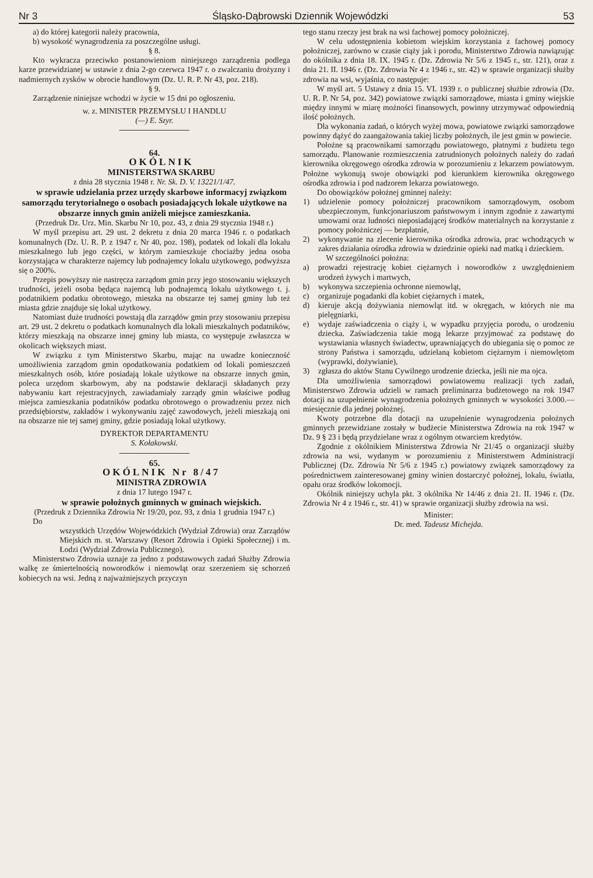Nr 3 Śląsko-Dąbrowski Dziennik Wojewódzki 53
a) do której kategorii należy pracownia,
b) wysokość wynagrodzenia za poszczególne usługi.
§ 8.
Kto wykracza przeciwko postanowieniom niniejszego zarządzenia podlega karze przewidzianej w ustawie z dnia 2-go czerwca 1947 r. o zwalczaniu drożyzny i nadmiernych zysków w obrocie handlowym (Dz. U. R. P. Nr 43, poz. 218).
§ 9.
Zarządzenie niniejsze wchodzi w życie w 15 dni po ogłoszeniu.
w. z. MINISTER PRZEMYSŁU I HANDLU
(—) E. Szyr.
64.
OKÓLNIK
MINISTERSTWA SKARBU
z dnia 28 stycznia 1948 r. Nr. Sk. D. V. 13221/1/47.
w sprawie udzielania przez urzędy skarbowe informacyj związkom samorządu terytorialnego o osobach posiadających lokale użytkowe na obszarze innych gmin aniżeli miejsce zamieszkania.
(Przedruk Dz. Urz. Min. Skarbu Nr 10, poz. 43, z dnia 29 stycznia 1948 r.)
W myśl przepisu art. 29 ust. 2 dekretu z dnia 20 marca 1946 r. o podatkach komunalnych (Dz. U. R. P. z 1947 r. Nr 40, poz. 198), podatek od lokali dla lokalu mieszkalnego lub jego części, w którym zamieszkuje chociażby jedna osoba korzystająca w charakterze najemcy lub podnajemcy lokalu użytkowego, podwyższa się o 200%.
Przepis powyższy nie nastręcza zarządom gmin przy jego stosowaniu większych trudności, jeżeli osoba będąca najemcą lub podnajemcą lokalu użytkowego t. j. podatnikiem podatku obrotowego, mieszka na obszarze tej samej gminy lub też miasta gdzie znajduje się lokal użytkowy.
Natomiast duże trudności powstają dla zarządów gmin przy stosowaniu przepisu art. 29 ust. 2 dekretu o podatkach komunalnych dla lokali mieszkalnych podatników, którzy mieszkają na obszarze innej gminy lub miasta, co występuje zwłaszcza w okolicach większych miast.
W związku z tym Ministerstwo Skarbu, mając na uwadze konieczność umożliwienia zarządom gmin opodatkowania podatkiem od lokali pomieszczeń mieszkalnych osób, które posiadają lokale użytkowe na obszarze innych gmin, poleca urzędom skarbowym, aby na podstawie deklaracji składanych przy nabywaniu kart rejestracyjnych, zawiadamiały zarządy gmin właściwe podług miejsca zamieszkania podatników podatku obrotowego o prowadzeniu przez nich przedsiębiorstw, zakładów i wykonywaniu zajęć zawodowych, jeżeli mieszkają oni na obszarze nie tej samej gminy, gdzie posiadają lokal użytkowy.
DYREKTOR DEPARTAMENTU
S. Kołakowski.
65.
OKÓLNIK Nr 8/47
MINISTRA ZDROWIA
z dnia 17 lutego 1947 r.
w sprawie położnych gminnych w gminach wiejskich.
(Przedruk z Dziennika Zdrowia Nr 19/20, poz. 93, z dnia 1 grudnia 1947 r.)
Do
wszystkich Urzędów Wojewódzkich (Wydział Zdrowia) oraz Zarządów Miejskich m. st. Warszawy (Resort Zdrowia i Opieki Społecznej) i m. Łodzi (Wydział Zdrowia Publicznego).
Ministerstwo Zdrowia uznaje za jedno z podstawowych zadań Służby Zdrowia walkę ze śmiertelnością noworodków i niemowląt oraz szerzeniem się schorzeń kobiecych na wsi. Jedną z najważniejszych przyczyn
tego stanu rzeczy jest brak na wsi fachowej pomocy położniczej.
W celu udostępnienia kobietom wiejskim korzystania z fachowej pomocy położniczej, zarówno w czasie ciąży jak i porodu, Ministerstwo Zdrowia nawiązując do okólnika z dnia 18. IX. 1945 r. (Dz. Zdrowia Nr 5/6 z 1945 r., str. 121), oraz z dnia 21. II. 1946 r. (Dz. Zdrowia Nr 4 z 1946 r., str. 42) w sprawie organizacji służby zdrowia na wsi, wyjaśnia, co następuje:
W myśl art. 5 Ustawy z dnia 15. VI. 1939 r. o publicznej służbie zdrowia (Dz. U. R. P. Nr 54, poz. 342) powiatowe związki samorządowe, miasta i gminy wiejskie między innymi w miarę możności finansowych, powinny utrzymywać odpowiednią ilość położnych.
Dla wykonania zadań, o których wyżej mowa, powiatowe związki samorządowe powinny dążyć do zaangażowania takiej liczby położnych, ile jest gmin w powiecie.
Położne są pracownikami samorządu powiatowego, płatnymi z budżetu tego samorządu. Planowanie rozmieszczenia zatrudnionych położnych należy do zadań kierownika okręgowego ośrodka zdrowia w porozumieniu z lekarzem powiatowym. Położne wykonują swoje obowiązki pod kierunkiem kierownika okręgowego ośrodka zdrowia i pod nadzorem lekarza powiatowego.
Do obowiązków położnej gminnej należy:
1) udzielenie pomocy położniczej pracownikom samorządowym, osobom ubezpieczonym, funkcjonariuszom państwowym i innym zgodnie z zawartymi umowami oraz ludności nieposiadającej środków materialnych na korzystanie z pomocy położniczej — bezpłatnie,
2) wykonywanie na zlecenie kierownika ośrodka zdrowia, prac wchodzących w zakres działania ośrodka zdrowia w dziedzinie opieki nad matką i dzieckiem.
W szczególności położna:
a) prowadzi rejestrację kobiet ciężarnych i noworodków z uwzględnieniem urodzeń żywych i martwych,
b) wykonywa szczepienia ochronne niemowląt,
c) organizuje pogadanki dla kobiet ciężarnych i matek,
d) kieruje akcją dożywiania niemowląt itd. w okręgach, w których nie ma pielęgniarki,
e) wydaje zaświadczenia o ciąży i, w wypadku przyjęcia porodu, o urodzeniu dziecka. Zaświadczenia takie mogą lekarze przyjmować za podstawę do wystawiania własnych świadectw, uprawniających do ubiegania się o pomoc ze strony Państwa i samorządu, udzielaną kobietom ciężarnym i niemowlętom (wyprawki, dożywianie),
3) zgłasza do aktów Stanu Cywilnego urodzenie dziecka, jeśli nie ma ojca.
Dla umożliwienia samorządowi powiatowemu realizacji tych zadań, Ministerstwo Zdrowia udzieli w ramach preliminarza budżetowego na rok 1947 dotacji na uzupełnienie wynagrodzenia położnych gminnych w wysokości 3.000.— miesięcznie dla jednej położnej.
Kwoty potrzebne dla dotacji na uzupełnienie wynagrodzenia położnych gminnych przewidziane zostały w budżecie Ministerstwa Zdrowia na rok 1947 w Dz. 9 § 23 i będą przydzielane wraz z ogólnym otwarciem kredytów.
Zgodnie z okólnikiem Ministerstwa Zdrowia Nr 21/45 o organizacji służby zdrowia na wsi, wydanym w porozumieniu z Ministerstwem Administracji Publicznej (Dz. Zdrowia Nr 5/6 z 1945 r.) powiatowy związek samorządowy za pośrednictwem zainteresowanej gminy winien dostarczyć położnej, lokalu, światła, opału oraz środków lokomocji.
Okólnik niniejszy uchyla pkt. 3 okólnika Nr 14/46 z dnia 21. II. 1946 r. (Dz. Zdrowia Nr 4 z 1946 r., str. 41) w sprawie organizacji służby zdrowia na wsi.
Minister:
Dr. med. Tadeusz Michejda.